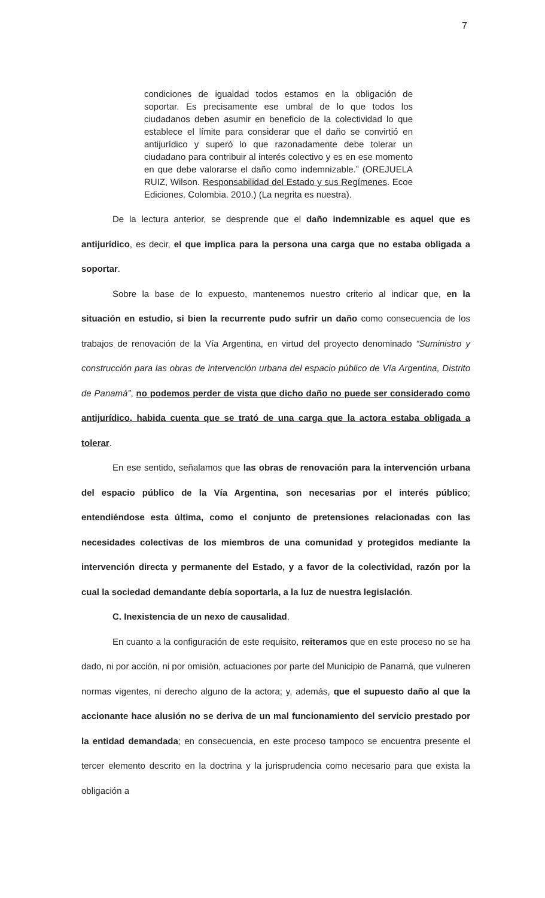7
condiciones de igualdad todos estamos en la obligación de soportar. Es precisamente ese umbral de lo que todos los ciudadanos deben asumir en beneficio de la colectividad lo que establece el límite para considerar que el daño se convirtió en antijurídico y superó lo que razonadamente debe tolerar un ciudadano para contribuir al interés colectivo y es en ese momento en que debe valorarse el daño como indemnizable.” (OREJUELA RUIZ, Wilson. Responsabilidad del Estado y sus Regímenes. Ecoe Ediciones. Colombia. 2010.) (La negrita es nuestra).
De la lectura anterior, se desprende que el daño indemnizable es aquel que es antijurídico, es decir, el que implica para la persona una carga que no estaba obligada a soportar.
Sobre la base de lo expuesto, mantenemos nuestro criterio al indicar que, en la situación en estudio, si bien la recurrente pudo sufrir un daño como consecuencia de los trabajos de renovación de la Vía Argentina, en virtud del proyecto denominado “Suministro y construcción para las obras de intervención urbana del espacio público de Vía Argentina, Distrito de Panamá”, no podemos perder de vista que dicho daño no puede ser considerado como antijurídico, habida cuenta que se trató de una carga que la actora estaba obligada a tolerar.
En ese sentido, señalamos que las obras de renovación para la intervención urbana del espacio público de la Vía Argentina, son necesarias por el interés público; entendiéndose esta última, como el conjunto de pretensiones relacionadas con las necesidades colectivas de los miembros de una comunidad y protegidos mediante la intervención directa y permanente del Estado, y a favor de la colectividad, razón por la cual la sociedad demandante debía soportarla, a la luz de nuestra legislación.
C. Inexistencia de un nexo de causalidad.
En cuanto a la configuración de este requisito, reiteramos que en este proceso no se ha dado, ni por acción, ni por omisión, actuaciones por parte del Municipio de Panamá, que vulneren normas vigentes, ni derecho alguno de la actora; y, además, que el supuesto daño al que la accionante hace alusión no se deriva de un mal funcionamiento del servicio prestado por la entidad demandada; en consecuencia, en este proceso tampoco se encuentra presente el tercer elemento descrito en la doctrina y la jurisprudencia como necesario para que exista la obligación a